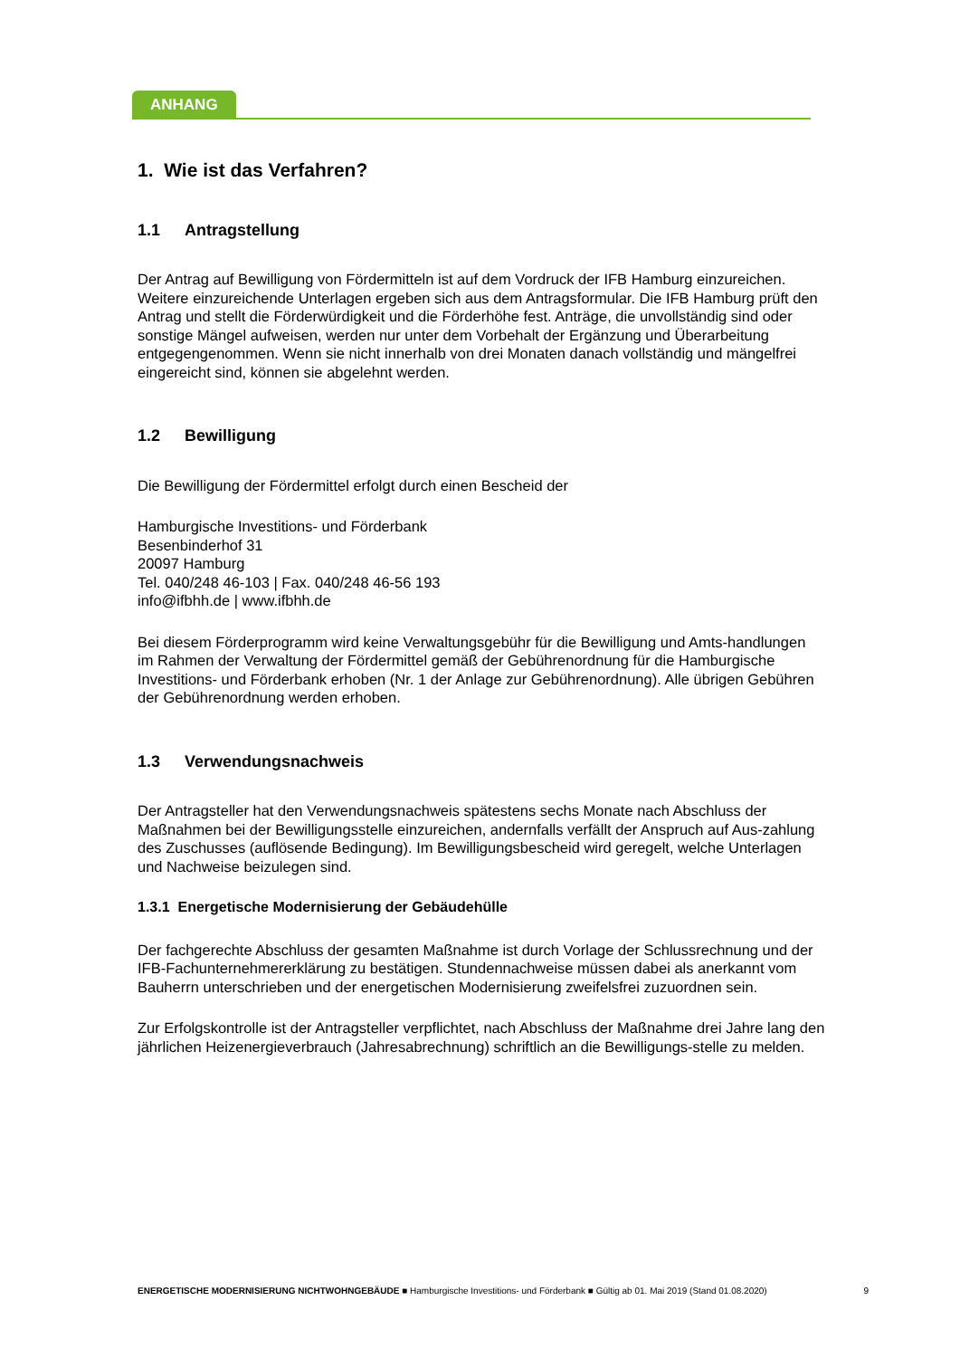ANHANG
1. Wie ist das Verfahren?
1.1 Antragstellung
Der Antrag auf Bewilligung von Fördermitteln ist auf dem Vordruck der IFB Hamburg einzureichen. Weitere einzureichende Unterlagen ergeben sich aus dem Antragsformular. Die IFB Hamburg prüft den Antrag und stellt die Förderwürdigkeit und die Förderhöhe fest. Anträge, die unvollständig sind oder sonstige Mängel aufweisen, werden nur unter dem Vorbehalt der Ergänzung und Überarbeitung entgegengenommen. Wenn sie nicht innerhalb von drei Monaten danach vollständig und mängelfrei eingereicht sind, können sie abgelehnt werden.
1.2 Bewilligung
Die Bewilligung der Fördermittel erfolgt durch einen Bescheid der
Hamburgische Investitions- und Förderbank
Besenbinderhof 31
20097 Hamburg
Tel. 040/248 46-103 | Fax. 040/248 46-56 193
info@ifbhh.de | www.ifbhh.de
Bei diesem Förderprogramm wird keine Verwaltungsgebühr für die Bewilligung und Amts-handlungen im Rahmen der Verwaltung der Fördermittel gemäß der Gebührenordnung für die Hamburgische Investitions- und Förderbank erhoben (Nr. 1 der Anlage zur Gebührenordnung). Alle übrigen Gebühren der Gebührenordnung werden erhoben.
1.3 Verwendungsnachweis
Der Antragsteller hat den Verwendungsnachweis spätestens sechs Monate nach Abschluss der Maßnahmen bei der Bewilligungsstelle einzureichen, andernfalls verfällt der Anspruch auf Aus-zahlung des Zuschusses (auflösende Bedingung). Im Bewilligungsbescheid wird geregelt, welche Unterlagen und Nachweise beizulegen sind.
1.3.1 Energetische Modernisierung der Gebäudehülle
Der fachgerechte Abschluss der gesamten Maßnahme ist durch Vorlage der Schlussrechnung und der IFB-Fachunternehmererklärung zu bestätigen. Stundennachweise müssen dabei als anerkannt vom Bauherrn unterschrieben und der energetischen Modernisierung zweifelsfrei zuzuordnen sein.
Zur Erfolgskontrolle ist der Antragsteller verpflichtet, nach Abschluss der Maßnahme drei Jahre lang den jährlichen Heizenergieverbrauch (Jahresabrechnung) schriftlich an die Bewilligungs-stelle zu melden.
ENERGETISCHE MODERNISIERUNG NICHTWOHNGEBÄUDE ■ Hamburgische Investitions- und Förderbank ■ Gültig ab 01. Mai 2019 (Stand 01.08.2020) 9